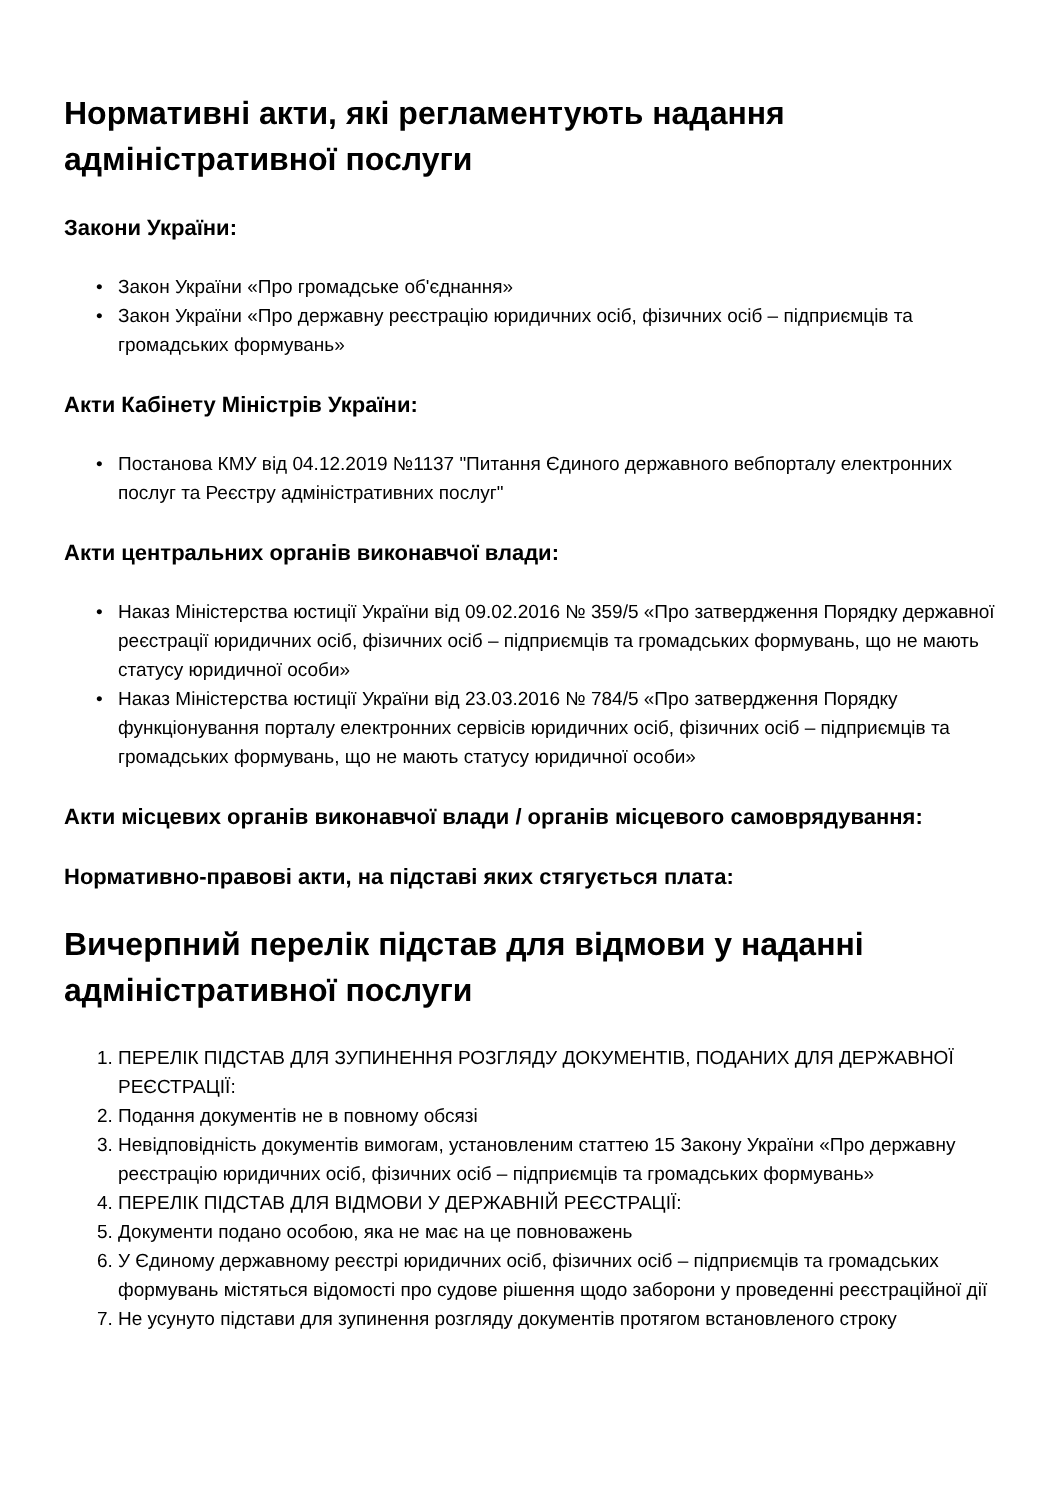Нормативні акти, які регламентують надання адміністративної послуги
Закони України:
• Закон України «Про громадське об'єднання»
• Закон України «Про державну реєстрацію юридичних осіб, фізичних осіб – підприємців та громадських формувань»
Акти Кабінету Міністрів України:
• Постанова КМУ від 04.12.2019 №1137 "Питання Єдиного державного вебпорталу електронних послуг та Реєстру адміністративних послуг"
Акти центральних органів виконавчої влади:
• Наказ Міністерства юстиції України від 09.02.2016 № 359/5 «Про затвердження Порядку державної реєстрації юридичних осіб, фізичних осіб – підприємців та громадських формувань, що не мають статусу юридичної особи»
• Наказ Міністерства юстиції України від 23.03.2016 № 784/5 «Про затвердження Порядку функціонування порталу електронних сервісів юридичних осіб, фізичних осіб – підприємців та громадських формувань, що не мають статусу юридичної особи»
Акти місцевих органів виконавчої влади / органів місцевого самоврядування:
Нормативно-правові акти, на підставі яких стягується плата:
Вичерпний перелік підстав для відмови у наданні адміністративної послуги
1. ПЕРЕЛІК ПІДСТАВ ДЛЯ ЗУПИНЕННЯ РОЗГЛЯДУ ДОКУМЕНТІВ, ПОДАНИХ ДЛЯ ДЕРЖАВНОЇ РЕЄСТРАЦІЇ:
2. Подання документів не в повному обсязі
3. Невідповідність документів вимогам, установленим статтею 15 Закону України «Про державну реєстрацію юридичних осіб, фізичних осіб – підприємців та громадських формувань»
4. ПЕРЕЛІК ПІДСТАВ ДЛЯ ВІДМОВИ У ДЕРЖАВНІЙ РЕЄСТРАЦІЇ:
5. Документи подано особою, яка не має на це повноважень
6. У Єдиному державному реєстрі юридичних осіб, фізичних осіб – підприємців та громадських формувань містяться відомості про судове рішення щодо заборони у проведенні реєстраційної дії
7. Не усунуто підстави для зупинення розгляду документів протягом встановленого строку